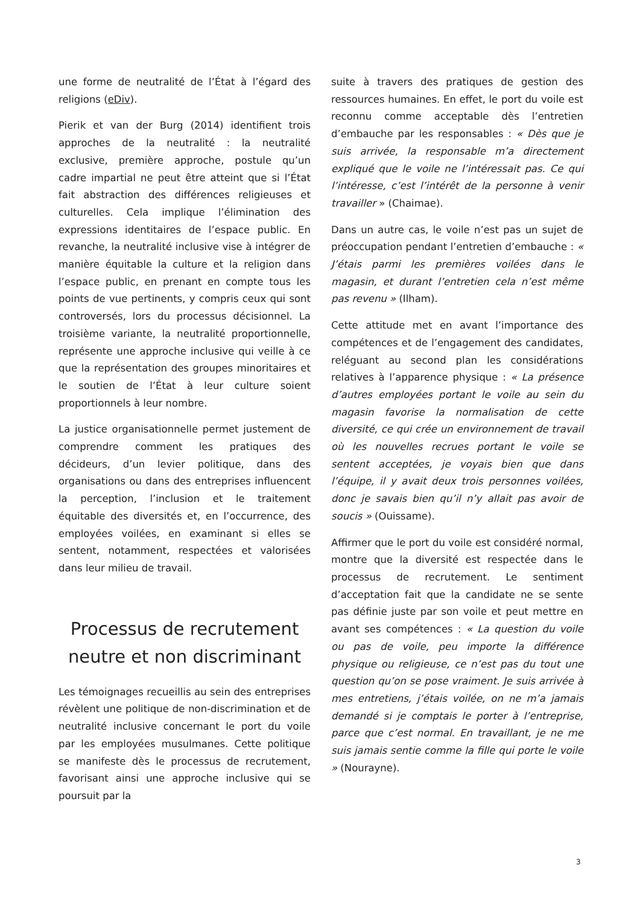une forme de neutralité de l’État à l’égard des religions (eDiv).
Pierik et van der Burg (2014) identifient trois approches de la neutralité : la neutralité exclusive, première approche, postule qu’un cadre impartial ne peut être atteint que si l’État fait abstraction des différences religieuses et culturelles. Cela implique l’élimination des expressions identitaires de l’espace public. En revanche, la neutralité inclusive vise à intégrer de manière équitable la culture et la religion dans l’espace public, en prenant en compte tous les points de vue pertinents, y compris ceux qui sont controversés, lors du processus décisionnel. La troisième variante, la neutralité proportionnelle, représente une approche inclusive qui veille à ce que la représentation des groupes minoritaires et le soutien de l’État à leur culture soient proportionnels à leur nombre.
La justice organisationnelle permet justement de comprendre comment les pratiques des décideurs, d’un levier politique, dans des organisations ou dans des entreprises influencent la perception, l’inclusion et le traitement équitable des diversités et, en l’occurrence, des employées voilées, en examinant si elles se sentent, notamment, respectées et valorisées dans leur milieu de travail.
Processus de recrutement neutre et non discriminant
Les témoignages recueillis au sein des entreprises révèlent une politique de non-discrimination et de neutralité inclusive concernant le port du voile par les employées musulmanes. Cette politique se manifeste dès le processus de recrutement, favorisant ainsi une approche inclusive qui se poursuit par la
suite à travers des pratiques de gestion des ressources humaines. En effet, le port du voile est reconnu comme acceptable dès l’entretien d’embauche par les responsables : « Dès que je suis arrivée, la responsable m’a directement expliqué que le voile ne l’intéressait pas. Ce qui l’intéresse, c’est l’intérêt de la personne à venir travailler » (Chaimae).
Dans un autre cas, le voile n’est pas un sujet de préoccupation pendant l’entretien d’embauche : « J’étais parmi les premières voilées dans le magasin, et durant l’entretien cela n’est même pas revenu » (Ilham).
Cette attitude met en avant l’importance des compétences et de l’engagement des candidates, reléguant au second plan les considérations relatives à l’apparence physique : « La présence d’autres employées portant le voile au sein du magasin favorise la normalisation de cette diversité, ce qui crée un environnement de travail où les nouvelles recrues portant le voile se sentent acceptées, je voyais bien que dans l’équipe, il y avait deux trois personnes voilées, donc je savais bien qu’il n’y allait pas avoir de soucis » (Ouissame).
Affirmer que le port du voile est considéré normal, montre que la diversité est respectée dans le processus de recrutement. Le sentiment d’acceptation fait que la candidate ne se sente pas définie juste par son voile et peut mettre en avant ses compétences : « La question du voile ou pas de voile, peu importe la différence physique ou religieuse, ce n’est pas du tout une question qu’on se pose vraiment. Je suis arrivée à mes entretiens, j’étais voilée, on ne m’a jamais demandé si je comptais le porter à l’entreprise, parce que c’est normal. En travaillant, je ne me suis jamais sentie comme la fille qui porte le voile » (Nourayne).
3